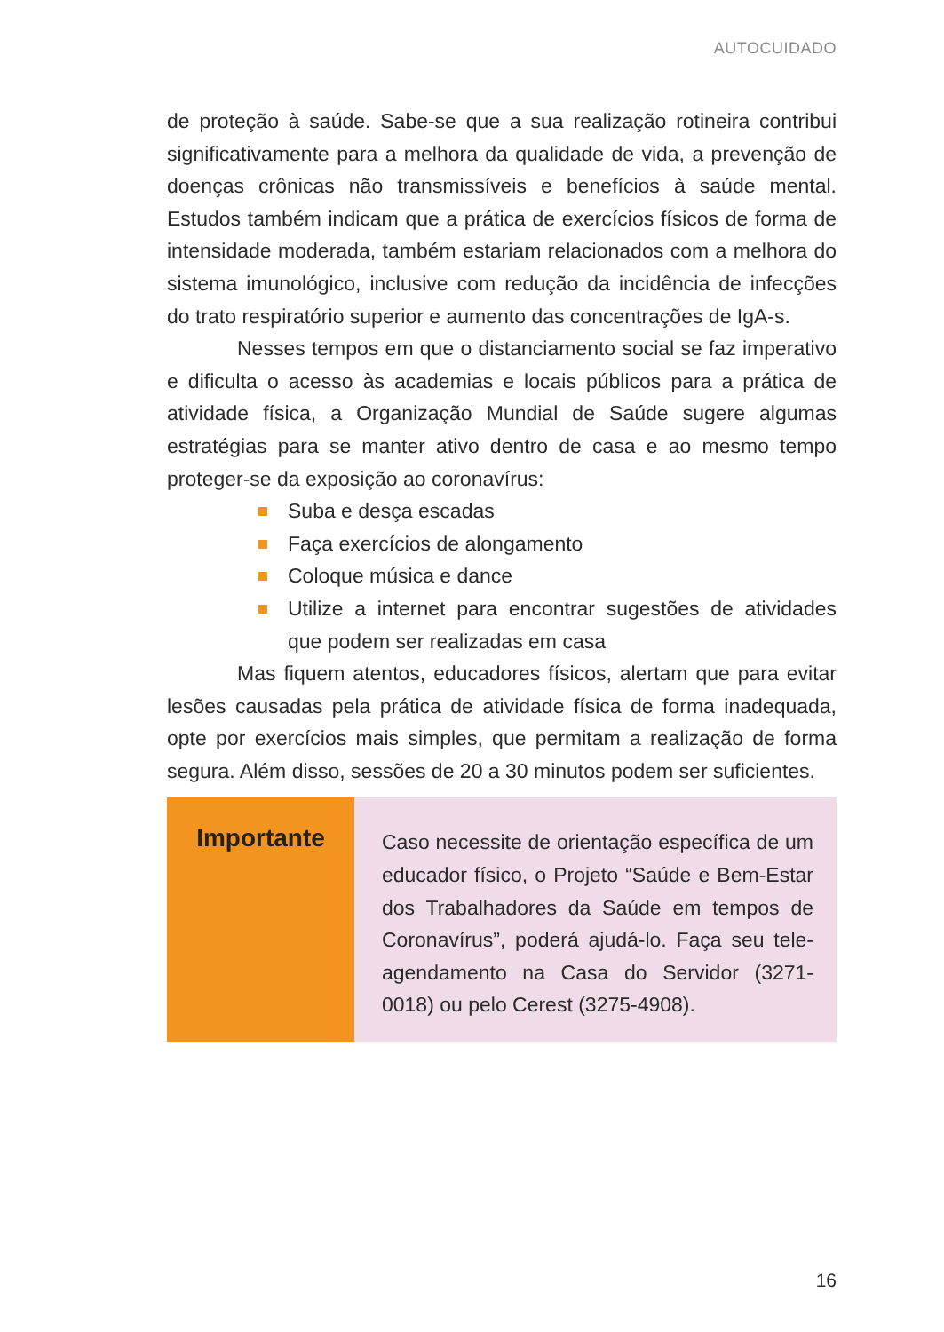AUTOCUIDADO
de proteção à saúde. Sabe-se que a sua realização rotineira contribui significativamente para a melhora da qualidade de vida, a prevenção de doenças crônicas não transmissíveis e benefícios à saúde mental. Estudos também indicam que a prática de exercícios físicos de forma de intensidade moderada, também estariam relacionados com a melhora do sistema imunológico, inclusive com redução da incidência de infecções do trato respiratório superior e aumento das concentrações de IgA-s.
Nesses tempos em que o distanciamento social se faz imperativo e dificulta o acesso às academias e locais públicos para a prática de atividade física, a Organização Mundial de Saúde sugere algumas estratégias para se manter ativo dentro de casa e ao mesmo tempo proteger-se da exposição ao coronavírus:
Suba e desça escadas
Faça exercícios de alongamento
Coloque música e dance
Utilize a internet para encontrar sugestões de atividades que podem ser realizadas em casa
Mas fiquem atentos, educadores físicos, alertam que para evitar lesões causadas pela prática de atividade física de forma inadequada, opte por exercícios mais simples, que permitam a realização de forma segura. Além disso, sessões de 20 a 30 minutos podem ser suficientes.
Importante
Caso necessite de orientação específica de um educador físico, o Projeto “Saúde e Bem-Estar dos Trabalhadores da Saúde em tempos de Coronavírus”, poderá ajudá-lo. Faça seu tele-agendamento na Casa do Servidor (3271-0018) ou pelo Cerest (3275-4908).
16